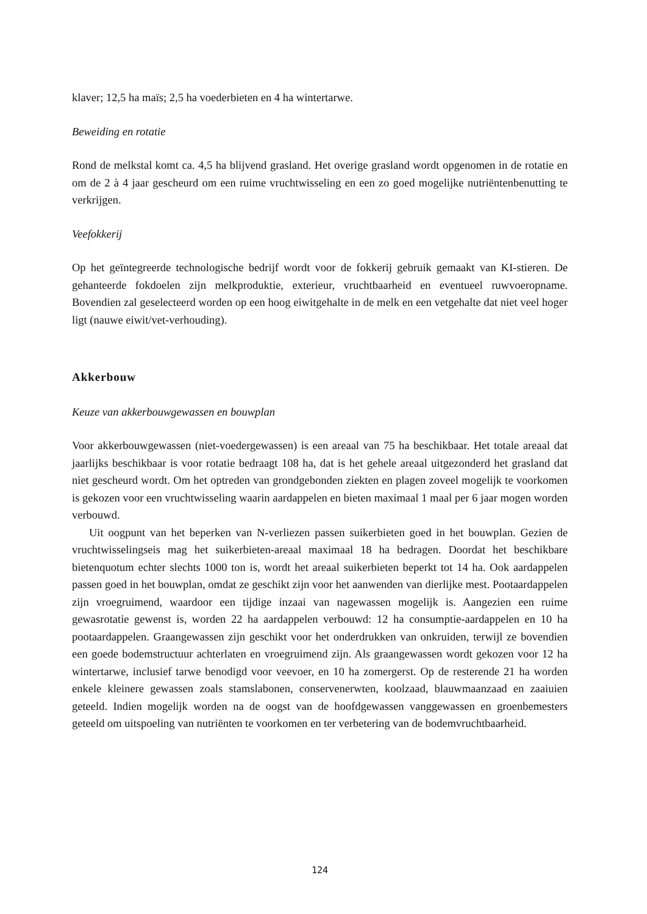klaver; 12,5 ha maïs; 2,5 ha voederbieten en 4 ha wintertarwe.
Beweiding en rotatie
Rond de melkstal komt ca. 4,5 ha blijvend grasland. Het overige grasland wordt opgenomen in de rotatie en om de 2 à 4 jaar gescheurd om een ruime vruchtwisseling en een zo goed mogelijke nutriëntenbenutting te verkrijgen.
Veefokkerij
Op het geïntegreerde technologische bedrijf wordt voor de fokkerij gebruik gemaakt van KI-stieren. De gehanteerde fokdoelen zijn melkproduktie, exterieur, vruchtbaarheid en eventueel ruwvoeropname. Bovendien zal geselecteerd worden op een hoog eiwitgehalte in de melk en een vetgehalte dat niet veel hoger ligt (nauwe eiwit/vet-verhouding).
Akkerbouw
Keuze van akkerbouwgewassen en bouwplan
Voor akkerbouwgewassen (niet-voedergewassen) is een areaal van 75 ha beschikbaar. Het totale areaal dat jaarlijks beschikbaar is voor rotatie bedraagt 108 ha, dat is het gehele areaal uitgezonderd het grasland dat niet gescheurd wordt. Om het optreden van grondgebonden ziekten en plagen zoveel mogelijk te voorkomen is gekozen voor een vruchtwisseling waarin aardappelen en bieten maximaal 1 maal per 6 jaar mogen worden verbouwd.
Uit oogpunt van het beperken van N-verliezen passen suikerbieten goed in het bouwplan. Gezien de vruchtwisselingseis mag het suikerbieten-areaal maximaal 18 ha bedragen. Doordat het beschikbare bietenquotum echter slechts 1000 ton is, wordt het areaal suikerbieten beperkt tot 14 ha. Ook aardappelen passen goed in het bouwplan, omdat ze geschikt zijn voor het aanwenden van dierlijke mest. Pootaardappelen zijn vroegruimend, waardoor een tijdige inzaai van nagewassen mogelijk is. Aangezien een ruime gewasrotatie gewenst is, worden 22 ha aardappelen verbouwd: 12 ha consumptie-aardappelen en 10 ha pootaardappelen. Graangewassen zijn geschikt voor het onderdrukken van onkruiden, terwijl ze bovendien een goede bodemstructuur achterlaten en vroegruimend zijn. Als graangewassen wordt gekozen voor 12 ha wintertarwe, inclusief tarwe benodigd voor veevoer, en 10 ha zomergerst. Op de resterende 21 ha worden enkele kleinere gewassen zoals stamslabonen, conservenerwten, koolzaad, blauwmaanzaad en zaaiuien geteeld. Indien mogelijk worden na de oogst van de hoofdgewassen vanggewassen en groenbemesters geteeld om uitspoeling van nutriënten te voorkomen en ter verbetering van de bodemvruchtbaarheid.
124